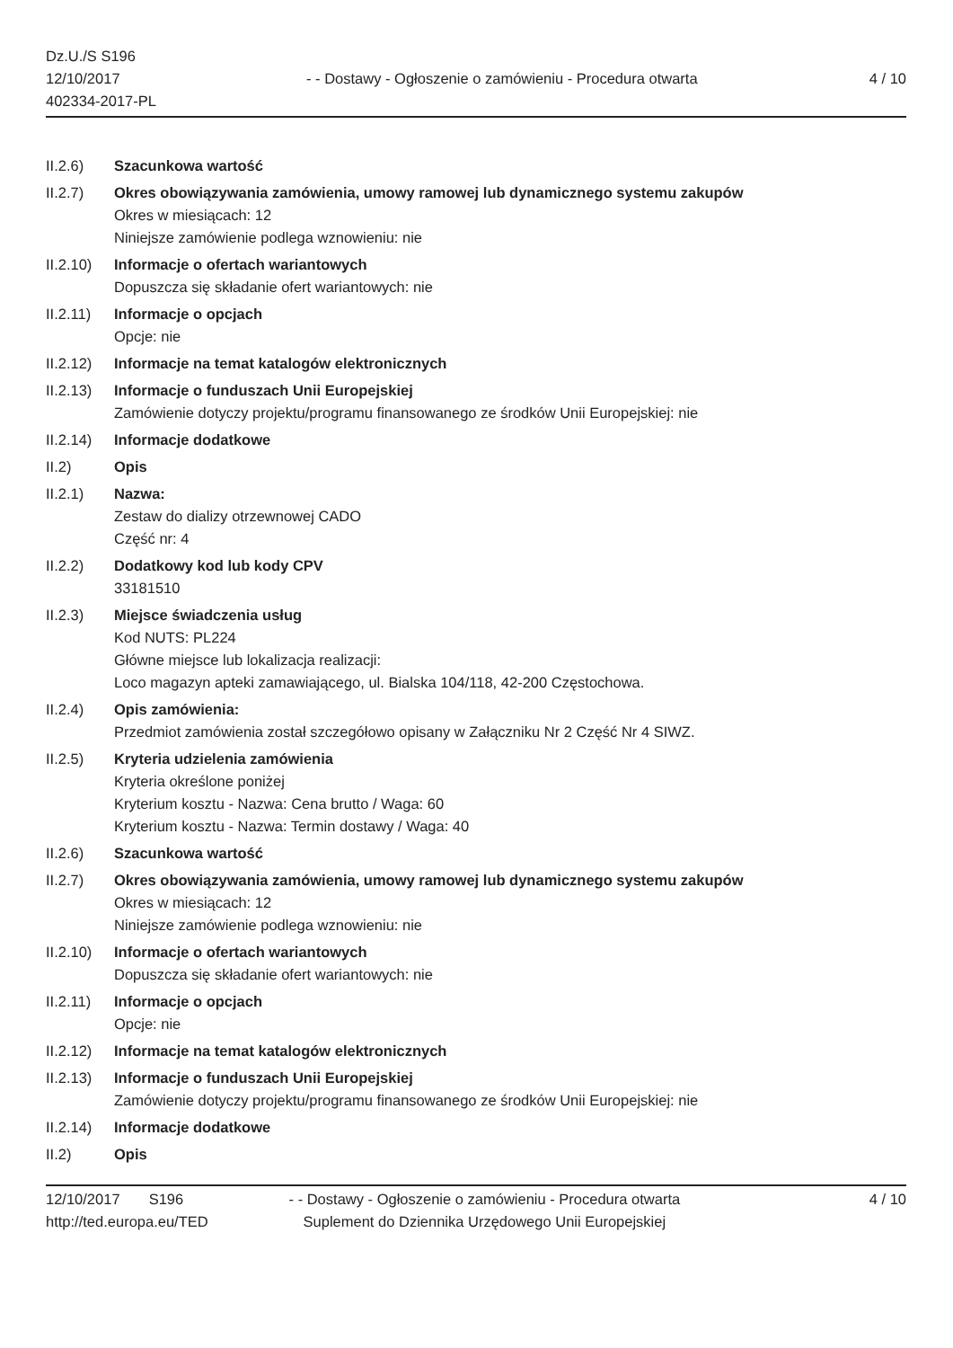Dz.U./S S196
12/10/2017
402334-2017-PL
- - Dostawy - Ogłoszenie o zamówieniu - Procedura otwarta
4 / 10
II.2.6) Szacunkowa wartość
II.2.7) Okres obowiązywania zamówienia, umowy ramowej lub dynamicznego systemu zakupów
Okres w miesiącach: 12
Niniejsze zamówienie podlega wznowieniu: nie
II.2.10)
Informacje o ofertach wariantowych
Dopuszcza się składanie ofert wariantowych: nie
II.2.11)
Informacje o opcjach
Opcje: nie
II.2.12)
Informacje na temat katalogów elektronicznych
II.2.13)
Informacje o funduszach Unii Europejskiej
Zamówienie dotyczy projektu/programu finansowanego ze środków Unii Europejskiej: nie
II.2.14)
Informacje dodatkowe
II.2) Opis
II.2.1) Nazwa:
Zestaw do dializy otrzewnowej CADO
Część nr: 4
II.2.2) Dodatkowy kod lub kody CPV
33181510
II.2.3) Miejsce świadczenia usług
Kod NUTS: PL224
Główne miejsce lub lokalizacja realizacji:
Loco magazyn apteki zamawiającego, ul. Bialska 104/118, 42-200 Częstochowa.
II.2.4) Opis zamówienia:
Przedmiot zamówienia został szczegółowo opisany w Załączniku Nr 2 Część Nr 4 SIWZ.
II.2.5) Kryteria udzielenia zamówienia
Kryteria określone poniżej
Kryterium kosztu - Nazwa: Cena brutto / Waga: 60
Kryterium kosztu - Nazwa: Termin dostawy / Waga: 40
II.2.6) Szacunkowa wartość
II.2.7) Okres obowiązywania zamówienia, umowy ramowej lub dynamicznego systemu zakupów
Okres w miesiącach: 12
Niniejsze zamówienie podlega wznowieniu: nie
II.2.10)
Informacje o ofertach wariantowych
Dopuszcza się składanie ofert wariantowych: nie
II.2.11)
Informacje o opcjach
Opcje: nie
II.2.12)
Informacje na temat katalogów elektronicznych
II.2.13)
Informacje o funduszach Unii Europejskiej
Zamówienie dotyczy projektu/programu finansowanego ze środków Unii Europejskiej: nie
II.2.14)
Informacje dodatkowe
II.2) Opis
12/10/2017 S196
http://ted.europa.eu/TED
- - Dostawy - Ogłoszenie o zamówieniu - Procedura otwarta
Suplement do Dziennika Urzędowego Unii Europejskiej
4 / 10